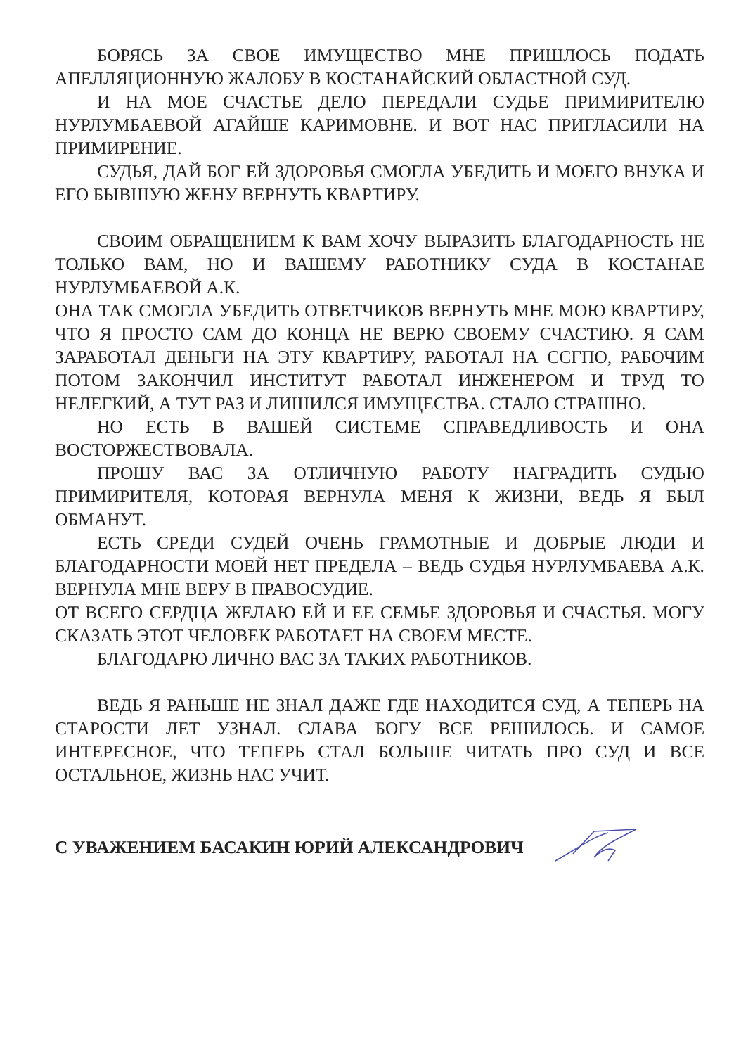БОРЯСЬ ЗА СВОЕ ИМУЩЕСТВО МНЕ ПРИШЛОСЬ ПОДАТЬ АПЕЛЛЯЦИОННУЮ ЖАЛОБУ В КОСТАНАЙСКИЙ ОБЛАСТНОЙ СУД.
И НА МОЕ СЧАСТЬЕ ДЕЛО ПЕРЕДАЛИ СУДЬЕ ПРИМИРИТЕЛЮ НУРЛУМБАЕВОЙ АГАЙШЕ КАРИМОВНЕ. И ВОТ НАС ПРИГЛАСИЛИ НА ПРИМИРЕНИЕ.
СУДЬЯ, ДАЙ БОГ ЕЙ ЗДОРОВЬЯ СМОГЛА УБЕДИТЬ И МОЕГО ВНУКА И ЕГО БЫВШУЮ ЖЕНУ ВЕРНУТЬ КВАРТИРУ.
СВОИМ ОБРАЩЕНИЕМ К ВАМ ХОЧУ ВЫРАЗИТЬ БЛАГОДАРНОСТЬ НЕ ТОЛЬКО ВАМ, НО И ВАШЕМУ РАБОТНИКУ СУДА В КОСТАНАЕ НУРЛУМБАЕВОЙ А.К.
ОНА ТАК СМОГЛА УБЕДИТЬ ОТВЕТЧИКОВ ВЕРНУТЬ МНЕ МОЮ КВАРТИРУ, ЧТО Я ПРОСТО САМ ДО КОНЦА НЕ ВЕРЮ СВОЕМУ СЧАСТИЮ. Я САМ ЗАРАБОТАЛ ДЕНЬГИ НА ЭТУ КВАРТИРУ, РАБОТАЛ НА ССГПО, РАБОЧИМ ПОТОМ ЗАКОНЧИЛ ИНСТИТУТ РАБОТАЛ ИНЖЕНЕРОМ И ТРУД ТО НЕЛЕГКИЙ, А ТУТ РАЗ И ЛИШИЛСЯ ИМУЩЕСТВА. СТАЛО СТРАШНО.
НО ЕСТЬ В ВАШЕЙ СИСТЕМЕ СПРАВЕДЛИВОСТЬ И ОНА ВОСТОРЖЕСТВОВАЛА.
ПРОШУ ВАС ЗА ОТЛИЧНУЮ РАБОТУ НАГРАДИТЬ СУДЬЮ ПРИМИРИТЕЛЯ, КОТОРАЯ ВЕРНУЛА МЕНЯ К ЖИЗНИ, ВЕДЬ Я БЫЛ ОБМАНУТ.
ЕСТЬ СРЕДИ СУДЕЙ ОЧЕНЬ ГРАМОТНЫЕ И ДОБРЫЕ ЛЮДИ И БЛАГОДАРНОСТИ МОЕЙ НЕТ ПРЕДЕЛА – ВЕДЬ СУДЬЯ НУРЛУМБАЕВА А.К. ВЕРНУЛА МНЕ ВЕРУ В ПРАВОСУДИЕ.
ОТ ВСЕГО СЕРДЦА ЖЕЛАЮ ЕЙ И ЕЕ СЕМЬЕ ЗДОРОВЬЯ И СЧАСТЬЯ. МОГУ СКАЗАТЬ ЭТОТ ЧЕЛОВЕК РАБОТАЕТ НА СВОЕМ МЕСТЕ.
БЛАГОДАРЮ ЛИЧНО ВАС ЗА ТАКИХ РАБОТНИКОВ.
ВЕДЬ Я РАНЬШЕ НЕ ЗНАЛ ДАЖЕ ГДЕ НАХОДИТСЯ СУД, А ТЕПЕРЬ НА СТАРОСТИ ЛЕТ УЗНАЛ. СЛАВА БОГУ ВСЕ РЕШИЛОСЬ. И САМОЕ ИНТЕРЕСНОЕ, ЧТО ТЕПЕРЬ СТАЛ БОЛЬШЕ ЧИТАТЬ ПРО СУД И ВСЕ ОСТАЛЬНОЕ, ЖИЗНЬ НАС УЧИТ.
С УВАЖЕНИЕМ БАСАКИН ЮРИЙ АЛЕКСАНДРОВИЧ